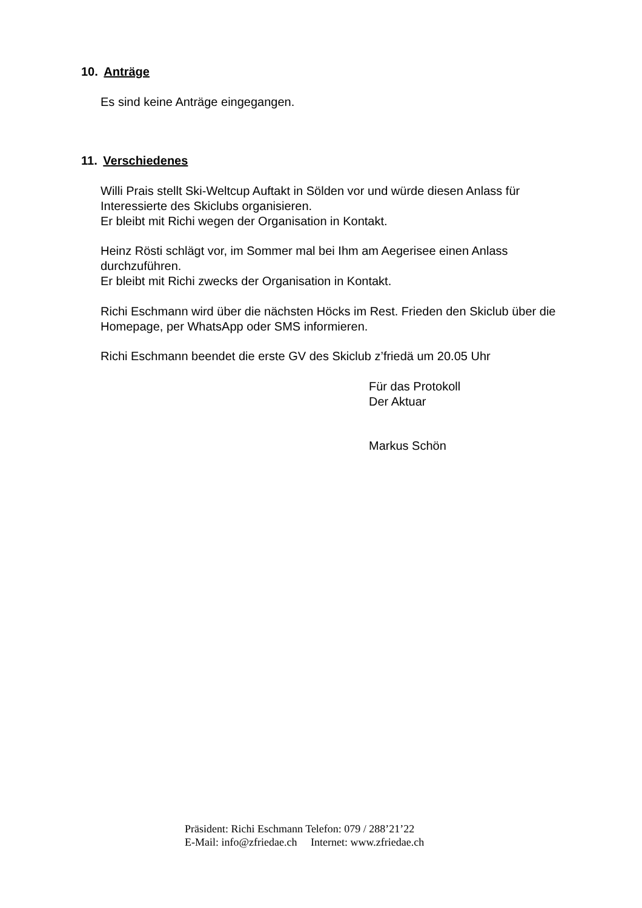10. Anträge
Es sind keine Anträge eingegangen.
11. Verschiedenes
Willi Prais stellt Ski-Weltcup Auftakt in Sölden vor und würde diesen Anlass für
Interessierte des Skiclubs organisieren.
Er bleibt mit Richi wegen der Organisation in Kontakt.
Heinz Rösti schlägt vor, im Sommer mal bei Ihm am Aegerisee einen Anlass
durchzuführen.
Er bleibt mit Richi zwecks der Organisation in Kontakt.
Richi Eschmann wird über die nächsten Höcks im Rest. Frieden den Skiclub über die
Homepage, per WhatsApp oder SMS informieren.
Richi Eschmann beendet die erste GV des Skiclub z’friedä um 20.05 Uhr
Für das Protokoll
Der Aktuar
Markus Schön
Präsident: Richi Eschmann Telefon: 079 / 288’21’22
E-Mail: info@zfriedae.ch Internet: www.zfriedae.ch